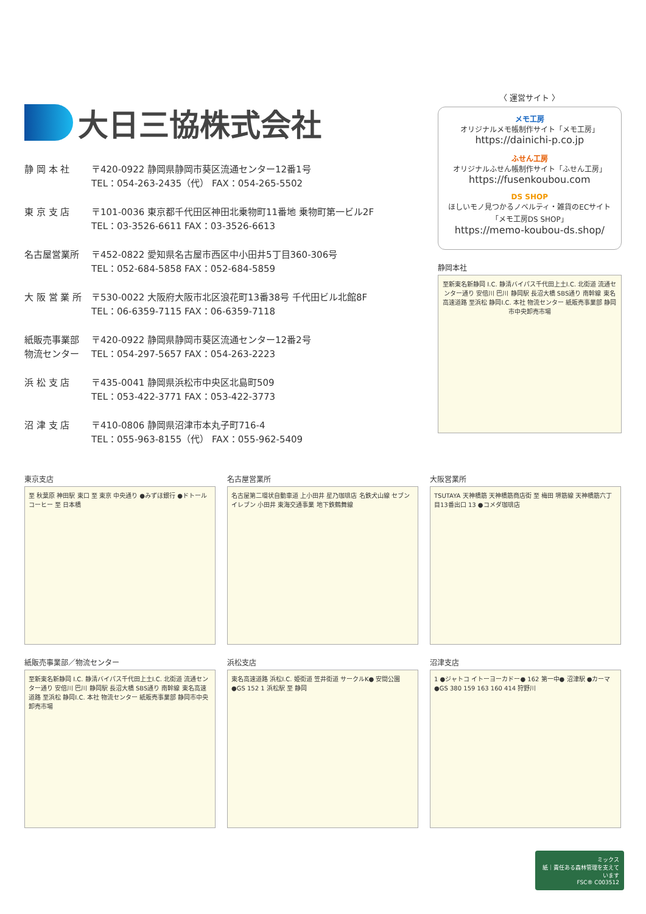大日三協株式会社
静 岡 本 社 〒420-0922 静岡県静岡市葵区流通センター12番1号
TEL：054-263-2435（代） FAX：054-265-5502
東 京 支 店 〒101-0036 東京都千代田区神田北乗物町11番地 乗物町第一ビル2F
TEL：03-3526-6611 FAX：03-3526-6613
名古屋営業所 〒452-0822 愛知県名古屋市西区中小田井5丁目360-306号
TEL：052-684-5858 FAX：052-684-5859
大 阪 営 業 所
〒530-0022 大阪府大阪市北区浪花町13番38号 千代田ビル北館8F
TEL：06-6359-7115 FAX：06-6359-7118
紙販売事業部
物流センター
〒420-0922 静岡県静岡市葵区流通センター12番2号
TEL：054-297-5657 FAX：054-263-2223
浜 松 支 店 〒435-0041 静岡県浜松市中央区北島町509
TEL：053-422-3771 FAX：053-422-3773
沼 津 支 店 〒410-0806 静岡県沼津市本丸子町716-4
TEL：055-963-8155（代） FAX：055-962-5409
〈 運営サイト 〉
メモ工房
オリジナルメモ帳制作サイト「メモ工房」
https://dainichi-p.co.jp
ふせん工房
オリジナルふせん帳制作サイト「ふせん工房」
https://fusenkoubou.com
DS SHOP
ほしいモノ見つかるノベルティ・雑貨のECサイト「メモ工房DS SHOP」
https://memo-koubou-ds.shop/
静岡本社
至新東名新静岡 I.C. 静清バイパス千代田上土I.C. 北街道 流通センター通り 安倍川 巴川 静岡駅 長沼大橋 SBS通り 南幹線 東名高速道路 至浜松 静岡I.C. 本社 物流センター 紙販売事業部 静岡市中央卸売市場
東京支店
至 秋葉原 神田駅 東口 至 東京 中央通り ●みずほ銀行 ●ドトールコーヒー 至 日本橋
名古屋営業所
名古屋第二環状自動車道 上小田井 星乃珈琲店 名鉄犬山線 セブンイレブン 小田井 東海交通事業 地下鉄鶴舞線
大阪営業所
TSUTAYA 天神橋筋 天神橋筋商店街 至 梅田 堺筋線 天神橋筋六丁目13番出口 13 ●コメダ珈琲店
紙販売事業部／物流センター
至新東名新静岡 I.C. 静清バイパス千代田上土I.C. 北街道 流通センター通り 安倍川 巴川 静岡駅 長沼大橋 SBS通り 南幹線 東名高速道路 至浜松 静岡I.C. 本社 物流センター 紙販売事業部 静岡市中央卸売市場
浜松支店
東名高速道路 浜松I.C. 姫街道 笠井街道 サークルK● 安間公園 ●GS 152 1 浜松駅 至 静岡
沼津支店
1 ●ジャトコ イトーヨーカドー● 162 第一中● 沼津駅 ●カーマ ●GS 380 159 163 160 414 狩野川
ミックス
紙｜責任ある森林管理を支えています
FSC® C003512